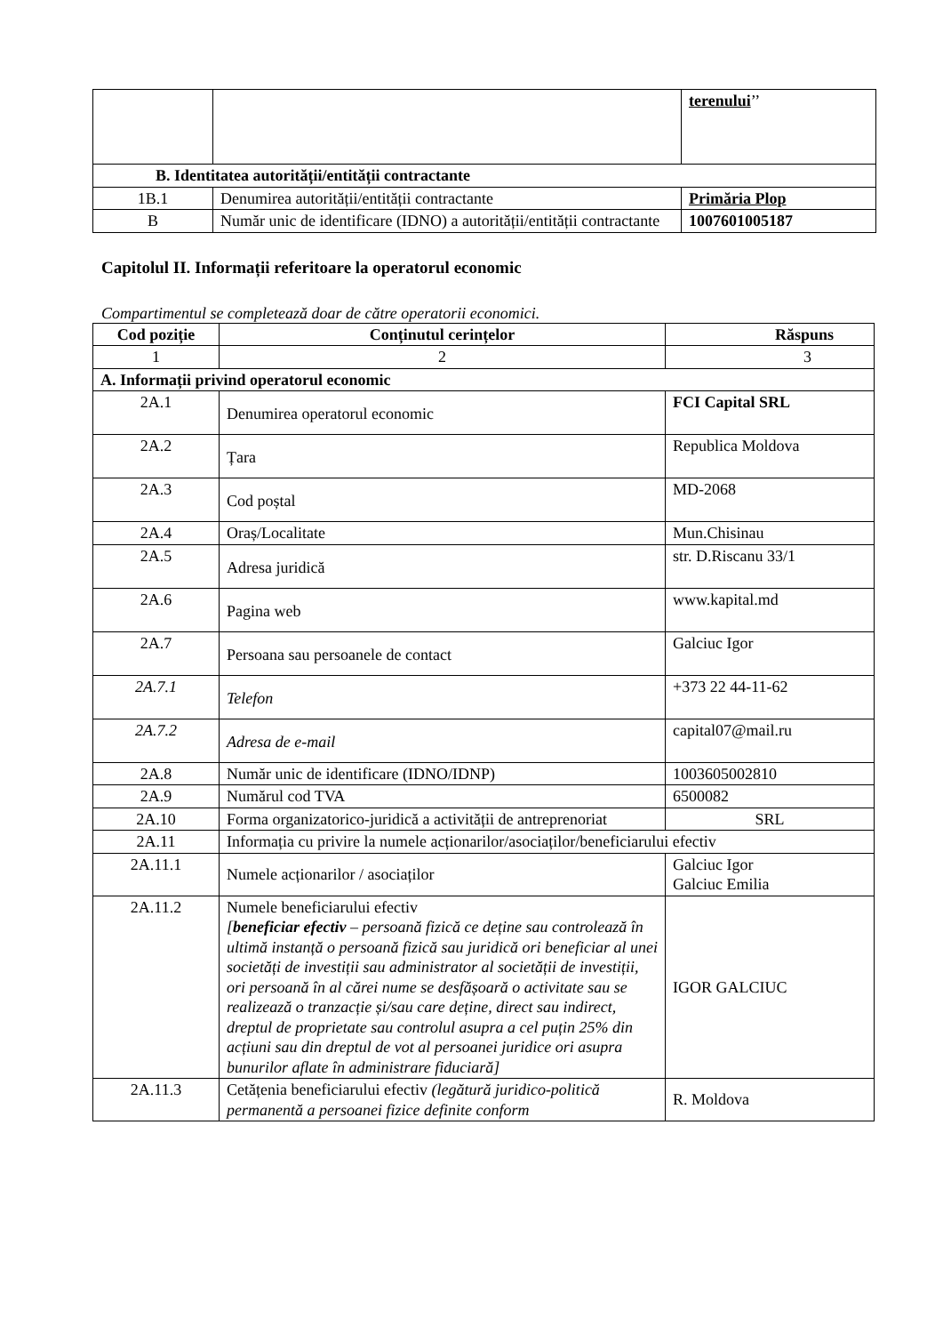| | | terenului ’’ |
| B. Identitatea autorității/entității contractante | | |
| 1B.1 | Denumirea autorității/entității contractante | Primăria Plop |
| B | Număr unic de identificare (IDNO) a autorității/entității contractante | 1007601005187 |
Capitolul II. Informații referitoare la operatorul economic
Compartimentul se completează doar de către operatorii economici.
| Cod poziție | Conținutul cerințelor | Răspuns |
| --- | --- | --- |
| 1 | 2 | 3 |
| A. Informații privind operatorul economic | | |
| 2A.1 | Denumirea operatorul economic | FCI Capital SRL |
| 2A.2 | Țara | Republica Moldova |
| 2A.3 | Cod poștal | MD-2068 |
| 2A.4 | Oraș/Localitate | Mun.Chisinau |
| 2A.5 | Adresa juridică | str. D.Riscanu 33/1 |
| 2A.6 | Pagina web | www.kapital.md |
| 2A.7 | Persoana sau persoanele de contact | Galciuc Igor |
| 2A.7.1 | Telefon | +373 22 44-11-62 |
| 2A.7.2 | Adresa de e-mail | capital07@mail.ru |
| 2A.8 | Număr unic de identificare (IDNO/IDNP) | 1003605002810 |
| 2A.9 | Numărul cod TVA | 6500082 |
| 2A.10 | Forma organizatorico-juridică a activității de antreprenoriat | SRL |
| 2A.11 | Informația cu privire la numele acționarilor/asociaților/beneficiarului efectiv | |
| 2A.11.1 | Numele acționarilor / asociaților | Galciuc Igor Galciuc Emilia |
| 2A.11.2 | Numele beneficiarului efectiv [ beneficiar efectiv – persoană fizică ce deține sau controlează în ultimă instanță o persoană fizică sau juridică ori beneficiar al unei societăți de investiții sau administrator al societății de investiții, ori persoană în al cărei nume se desfășoară o activitate sau se realizează o tranzacție și/sau care deține, direct sau indirect, dreptul de proprietate sau controlul asupra a cel puțin 25% din acțiuni sau din dreptul de vot al persoanei juridice ori asupra bunurilor aflate în administrare fiduciară] | IGOR GALCIUC |
| 2A.11.3 | Cetățenia beneficiarului efectiv (legătură juridico-politică permanentă a persoanei fizice definite conform | R. Moldova |